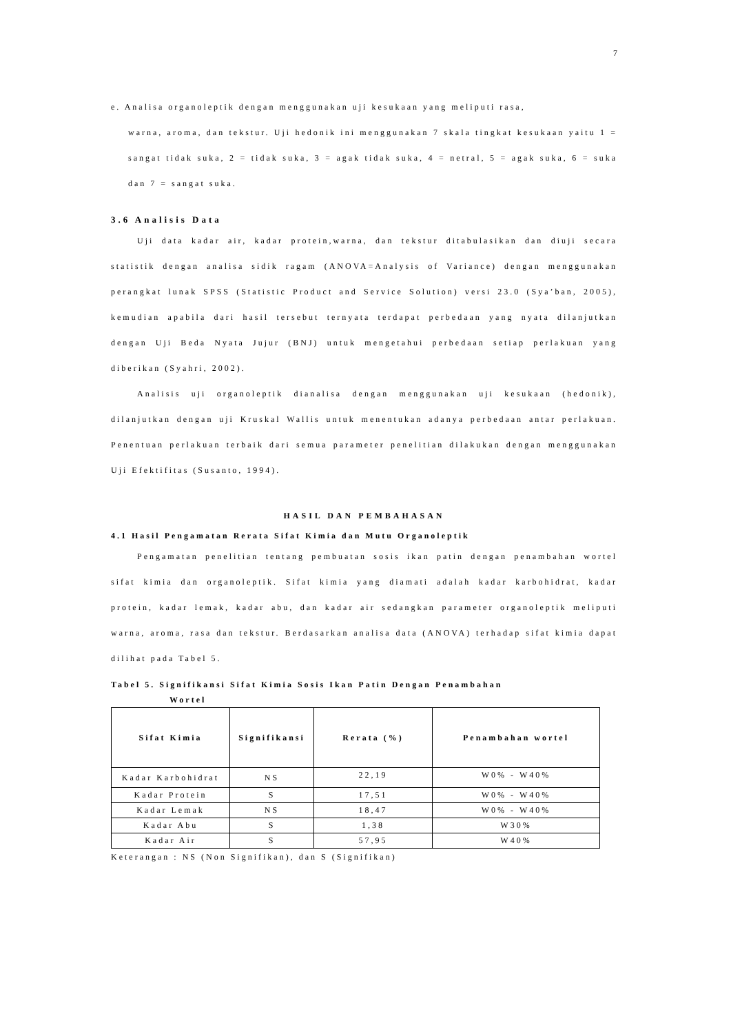7
e. Analisa organoleptik dengan menggunakan uji kesukaan yang meliputi rasa,
warna, aroma, dan tekstur. Uji hedonik ini menggunakan 7 skala tingkat kesukaan yaitu 1 = sangat tidak suka, 2 = tidak suka, 3 = agak tidak suka, 4 = netral, 5 = agak suka, 6 = suka dan 7 = sangat suka.
3.6 Analisis Data
Uji data kadar air, kadar protein,warna, dan tekstur ditabulasikan dan diuji secara statistik dengan analisa sidik ragam (ANOVA=Analysis of Variance) dengan menggunakan perangkat lunak SPSS (Statistic Product and Service Solution) versi 23.0 (Sya’ban, 2005), kemudian apabila dari hasil tersebut ternyata terdapat perbedaan yang nyata dilanjutkan dengan Uji Beda Nyata Jujur (BNJ) untuk mengetahui perbedaan setiap perlakuan yang diberikan (Syahri, 2002).
Analisis uji organoleptik dianalisa dengan menggunakan uji kesukaan (hedonik), dilanjutkan dengan uji Kruskal Wallis untuk menentukan adanya perbedaan antar perlakuan. Penentuan perlakuan terbaik dari semua parameter penelitian dilakukan dengan menggunakan Uji Efektifitas (Susanto, 1994).
HASIL DAN PEMBAHASAN
4.1 Hasil Pengamatan Rerata Sifat Kimia dan Mutu Organoleptik
Pengamatan penelitian tentang pembuatan sosis ikan patin dengan penambahan wortel sifat kimia dan organoleptik. Sifat kimia yang diamati adalah kadar karbohidrat, kadar protein, kadar lemak, kadar abu, dan kadar air sedangkan parameter organoleptik meliputi warna, aroma, rasa dan tekstur. Berdasarkan analisa data (ANOVA) terhadap sifat kimia dapat dilihat pada Tabel 5.
Tabel 5. Signifikansi Sifat Kimia Sosis Ikan Patin Dengan Penambahan
Wortel
| Sifat Kimia | Signifikansi | Rerata (%) | Penambahan wortel |
| --- | --- | --- | --- |
| Kadar Karbohidrat | NS | 22,19 | W0% - W40% |
| Kadar Protein | S | 17,51 | W0% - W40% |
| Kadar Lemak | NS | 18,47 | W0% - W40% |
| Kadar Abu | S | 1,38 | W30% |
| Kadar Air | S | 57,95 | W40% |
Keterangan : NS (Non Signifikan), dan S (Signifikan)